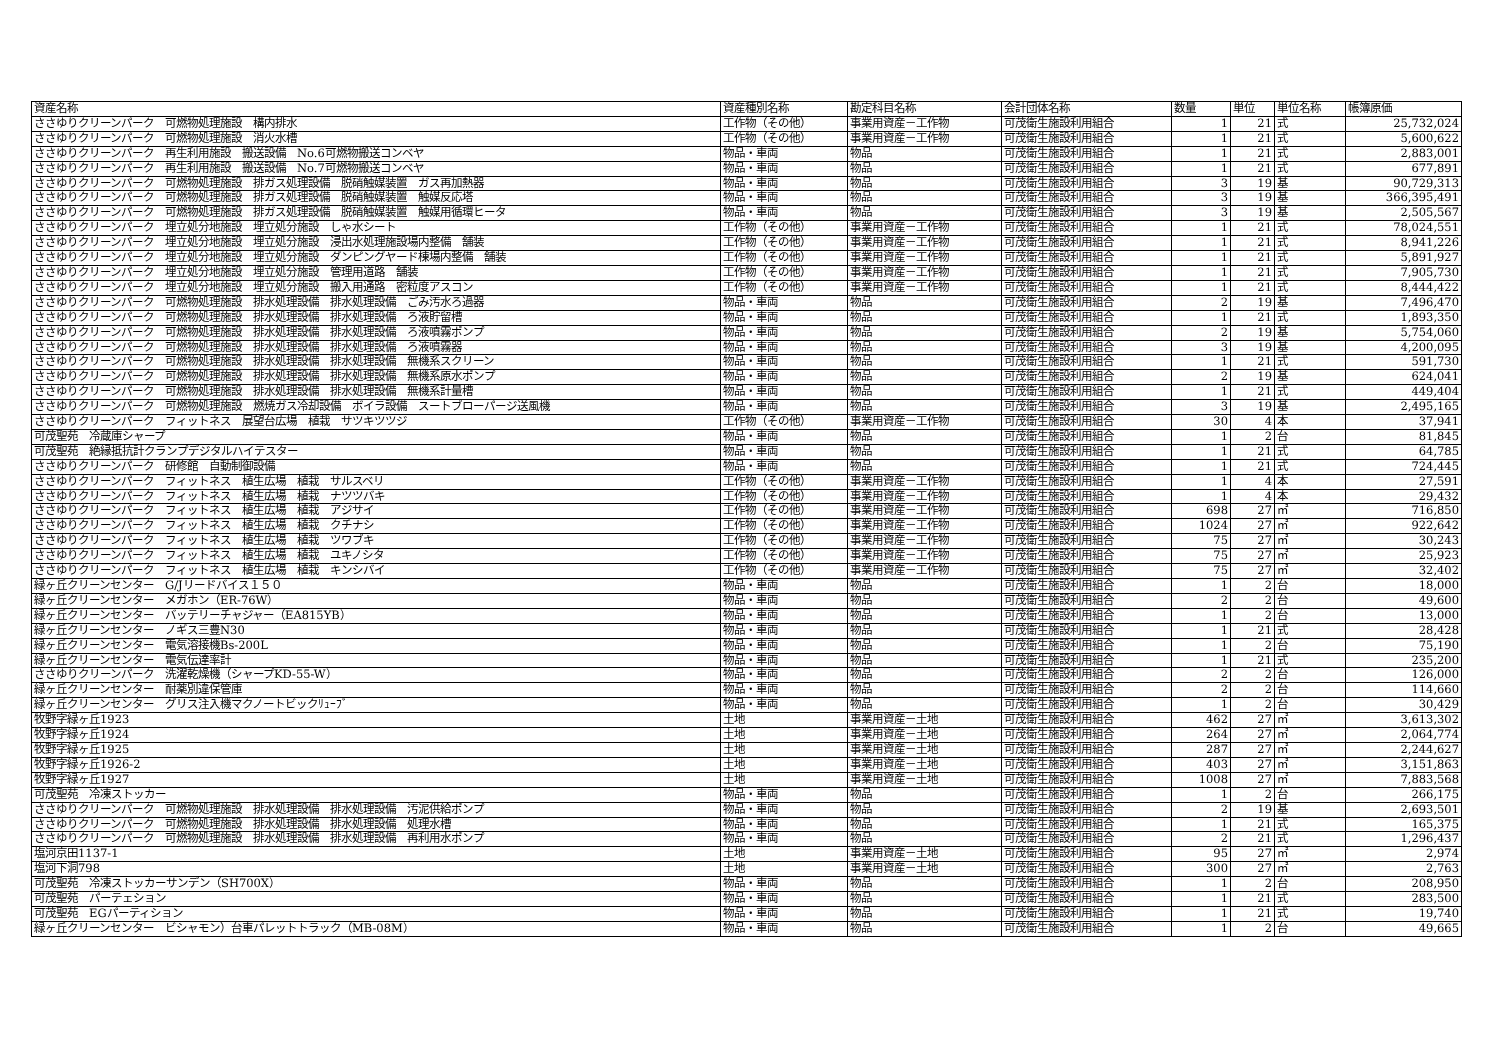| 資産名称 | 資産種別名称 | 勘定科目名称 | 会計団体名称 | 数量 | 単位 | 単位名称 | 帳簿原価 |
| --- | --- | --- | --- | --- | --- | --- | --- |
| ささゆりクリーンパーク 可燃物処理施設 構内排水 | 工作物（その他） | 事業用資産－工作物 | 可茂衛生施設利用組合 | 1 | 21 | 式 | 25,732,024 |
| ささゆりクリーンパーク 可燃物処理施設 消火水槽 | 工作物（その他） | 事業用資産－工作物 | 可茂衛生施設利用組合 | 1 | 21 | 式 | 5,600,622 |
| ささゆりクリーンパーク 再生利用施設 搬送設備 No.6可燃物搬送コンベヤ | 物品・車両 | 物品 | 可茂衛生施設利用組合 | 1 | 21 | 式 | 2,883,001 |
| ささゆりクリーンパーク 再生利用施設 搬送設備 No.7可燃物搬送コンベヤ | 物品・車両 | 物品 | 可茂衛生施設利用組合 | 1 | 21 | 式 | 677,891 |
| ささゆりクリーンパーク 可燃物処理施設 排ガス処理設備 脱硝触媒装置 ガス再加熱器 | 物品・車両 | 物品 | 可茂衛生施設利用組合 | 3 | 19 | 基 | 90,729,313 |
| ささゆりクリーンパーク 可燃物処理施設 排ガス処理設備 脱硝触媒装置 触媒反応塔 | 物品・車両 | 物品 | 可茂衛生施設利用組合 | 3 | 19 | 基 | 366,395,491 |
| ささゆりクリーンパーク 可燃物処理施設 排ガス処理設備 脱硝触媒装置 触媒用循環ヒータ | 物品・車両 | 物品 | 可茂衛生施設利用組合 | 3 | 19 | 基 | 2,505,567 |
| ささゆりクリーンパーク 埋立処分地施設 埋立処分施設 しゃ水シート | 工作物（その他） | 事業用資産－工作物 | 可茂衛生施設利用組合 | 1 | 21 | 式 | 78,024,551 |
| ささゆりクリーンパーク 埋立処分地施設 埋立処分施設 浸出水処理施設場内整備 舗装 | 工作物（その他） | 事業用資産－工作物 | 可茂衛生施設利用組合 | 1 | 21 | 式 | 8,941,226 |
| ささゆりクリーンパーク 埋立処分地施設 埋立処分施設 ダンピングヤード棟場内整備 舗装 | 工作物（その他） | 事業用資産－工作物 | 可茂衛生施設利用組合 | 1 | 21 | 式 | 5,891,927 |
| ささゆりクリーンパーク 埋立処分地施設 埋立処分施設 管理用道路 舗装 | 工作物（その他） | 事業用資産－工作物 | 可茂衛生施設利用組合 | 1 | 21 | 式 | 7,905,730 |
| ささゆりクリーンパーク 埋立処分地施設 埋立処分施設 搬入用通路 密粒度アスコン | 工作物（その他） | 事業用資産－工作物 | 可茂衛生施設利用組合 | 1 | 21 | 式 | 8,444,422 |
| ささゆりクリーンパーク 可燃物処理施設 排水処理設備 排水処理設備 ごみ汚水ろ過器 | 物品・車両 | 物品 | 可茂衛生施設利用組合 | 2 | 19 | 基 | 7,496,470 |
| ささゆりクリーンパーク 可燃物処理施設 排水処理設備 排水処理設備 ろ液貯留槽 | 物品・車両 | 物品 | 可茂衛生施設利用組合 | 1 | 21 | 式 | 1,893,350 |
| ささゆりクリーンパーク 可燃物処理施設 排水処理設備 排水処理設備 ろ液噴霧ポンプ | 物品・車両 | 物品 | 可茂衛生施設利用組合 | 2 | 19 | 基 | 5,754,060 |
| ささゆりクリーンパーク 可燃物処理施設 排水処理設備 排水処理設備 ろ液噴霧器 | 物品・車両 | 物品 | 可茂衛生施設利用組合 | 3 | 19 | 基 | 4,200,095 |
| ささゆりクリーンパーク 可燃物処理施設 排水処理設備 排水処理設備 無機系スクリーン | 物品・車両 | 物品 | 可茂衛生施設利用組合 | 1 | 21 | 式 | 591,730 |
| ささゆりクリーンパーク 可燃物処理施設 排水処理設備 排水処理設備 無機系原水ポンプ | 物品・車両 | 物品 | 可茂衛生施設利用組合 | 2 | 19 | 基 | 624,041 |
| ささゆりクリーンパーク 可燃物処理施設 排水処理設備 排水処理設備 無機系計量槽 | 物品・車両 | 物品 | 可茂衛生施設利用組合 | 1 | 21 | 式 | 449,404 |
| ささゆりクリーンパーク 可燃物処理施設 燃焼ガス冷却設備 ボイラ設備 スートブローパージ送風機 | 物品・車両 | 物品 | 可茂衛生施設利用組合 | 3 | 19 | 基 | 2,495,165 |
| ささゆりクリーンパーク フィットネス 展望台広場 植栽 サツキツツジ | 工作物（その他） | 事業用資産－工作物 | 可茂衛生施設利用組合 | 30 | 4 | 本 | 37,941 |
| 可茂聖苑 冷蔵庫シャープ | 物品・車両 | 物品 | 可茂衛生施設利用組合 | 1 | 2 | 台 | 81,845 |
| 可茂聖苑 絶縁抵抗計クランプデジタルハイテスター | 物品・車両 | 物品 | 可茂衛生施設利用組合 | 1 | 21 | 式 | 64,785 |
| ささゆりクリーンパーク 研修館 自動制御設備 | 物品・車両 | 物品 | 可茂衛生施設利用組合 | 1 | 21 | 式 | 724,445 |
| ささゆりクリーンパーク フィットネス 植生広場 植栽 サルスベリ | 工作物（その他） | 事業用資産－工作物 | 可茂衛生施設利用組合 | 1 | 4 | 本 | 27,591 |
| ささゆりクリーンパーク フィットネス 植生広場 植栽 ナツツバキ | 工作物（その他） | 事業用資産－工作物 | 可茂衛生施設利用組合 | 1 | 4 | 本 | 29,432 |
| ささゆりクリーンパーク フィットネス 植生広場 植栽 アジサイ | 工作物（その他） | 事業用資産－工作物 | 可茂衛生施設利用組合 | 698 | 27 | ㎡ | 716,850 |
| ささゆりクリーンパーク フィットネス 植生広場 植栽 クチナシ | 工作物（その他） | 事業用資産－工作物 | 可茂衛生施設利用組合 | 1024 | 27 | ㎡ | 922,642 |
| ささゆりクリーンパーク フィットネス 植生広場 植栽 ツワブキ | 工作物（その他） | 事業用資産－工作物 | 可茂衛生施設利用組合 | 75 | 27 | ㎡ | 30,243 |
| ささゆりクリーンパーク フィットネス 植生広場 植栽 ユキノシタ | 工作物（その他） | 事業用資産－工作物 | 可茂衛生施設利用組合 | 75 | 27 | ㎡ | 25,923 |
| ささゆりクリーンパーク フィットネス 植生広場 植栽 キンシバイ | 工作物（その他） | 事業用資産－工作物 | 可茂衛生施設利用組合 | 75 | 27 | ㎡ | 32,402 |
| 緑ヶ丘クリーンセンター G/Jリードバイス１５０ | 物品・車両 | 物品 | 可茂衛生施設利用組合 | 1 | 2 | 台 | 18,000 |
| 緑ヶ丘クリーンセンター メガホン（ER-76W） | 物品・車両 | 物品 | 可茂衛生施設利用組合 | 2 | 2 | 台 | 49,600 |
| 緑ヶ丘クリーンセンター バッテリーチャジャー（EA815YB） | 物品・車両 | 物品 | 可茂衛生施設利用組合 | 1 | 2 | 台 | 13,000 |
| 緑ヶ丘クリーンセンター ノギス三豊N30 | 物品・車両 | 物品 | 可茂衛生施設利用組合 | 1 | 21 | 式 | 28,428 |
| 緑ヶ丘クリーンセンター 電気溶接機Bs-200L | 物品・車両 | 物品 | 可茂衛生施設利用組合 | 1 | 2 | 台 | 75,190 |
| 緑ヶ丘クリーンセンター 電気伝達率計 | 物品・車両 | 物品 | 可茂衛生施設利用組合 | 1 | 21 | 式 | 235,200 |
| ささゆりクリーンパーク 洗濯乾燥機（シャープKD-55-W） | 物品・車両 | 物品 | 可茂衛生施設利用組合 | 2 | 2 | 台 | 126,000 |
| 緑ヶ丘クリーンセンター 耐薬別違保管庫 | 物品・車両 | 物品 | 可茂衛生施設利用組合 | 2 | 2 | 台 | 114,660 |
| 緑ヶ丘クリーンセンター グリス注入機マクノートビックﾘｭｰﾌﾞ | 物品・車両 | 物品 | 可茂衛生施設利用組合 | 1 | 2 | 台 | 30,429 |
| 牧野字緑ヶ丘1923 | 土地 | 事業用資産－土地 | 可茂衛生施設利用組合 | 462 | 27 | ㎡ | 3,613,302 |
| 牧野字緑ヶ丘1924 | 土地 | 事業用資産－土地 | 可茂衛生施設利用組合 | 264 | 27 | ㎡ | 2,064,774 |
| 牧野字緑ヶ丘1925 | 土地 | 事業用資産－土地 | 可茂衛生施設利用組合 | 287 | 27 | ㎡ | 2,244,627 |
| 牧野字緑ヶ丘1926-2 | 土地 | 事業用資産－土地 | 可茂衛生施設利用組合 | 403 | 27 | ㎡ | 3,151,863 |
| 牧野字緑ヶ丘1927 | 土地 | 事業用資産－土地 | 可茂衛生施設利用組合 | 1008 | 27 | ㎡ | 7,883,568 |
| 可茂聖苑 冷凍ストッカー | 物品・車両 | 物品 | 可茂衛生施設利用組合 | 1 | 2 | 台 | 266,175 |
| ささゆりクリーンパーク 可燃物処理施設 排水処理設備 排水処理設備 汚泥供給ポンプ | 物品・車両 | 物品 | 可茂衛生施設利用組合 | 2 | 19 | 基 | 2,693,501 |
| ささゆりクリーンパーク 可燃物処理施設 排水処理設備 排水処理設備 処理水槽 | 物品・車両 | 物品 | 可茂衛生施設利用組合 | 1 | 21 | 式 | 165,375 |
| ささゆりクリーンパーク 可燃物処理施設 排水処理設備 排水処理設備 再利用水ポンプ | 物品・車両 | 物品 | 可茂衛生施設利用組合 | 2 | 21 | 式 | 1,296,437 |
| 塩河京田1137-1 | 土地 | 事業用資産－土地 | 可茂衛生施設利用組合 | 95 | 27 | ㎡ | 2,974 |
| 塩河下洞798 | 土地 | 事業用資産－土地 | 可茂衛生施設利用組合 | 300 | 27 | ㎡ | 2,763 |
| 可茂聖苑 冷凍ストッカーサンデン（SH700X） | 物品・車両 | 物品 | 可茂衛生施設利用組合 | 1 | 2 | 台 | 208,950 |
| 可茂聖苑 パーテェション | 物品・車両 | 物品 | 可茂衛生施設利用組合 | 1 | 21 | 式 | 283,500 |
| 可茂聖苑 EGパーティション | 物品・車両 | 物品 | 可茂衛生施設利用組合 | 1 | 21 | 式 | 19,740 |
| 緑ヶ丘クリーンセンター ビシャモン）台車パレットトラック（MB-08M） | 物品・車両 | 物品 | 可茂衛生施設利用組合 | 1 | 2 | 台 | 49,665 |